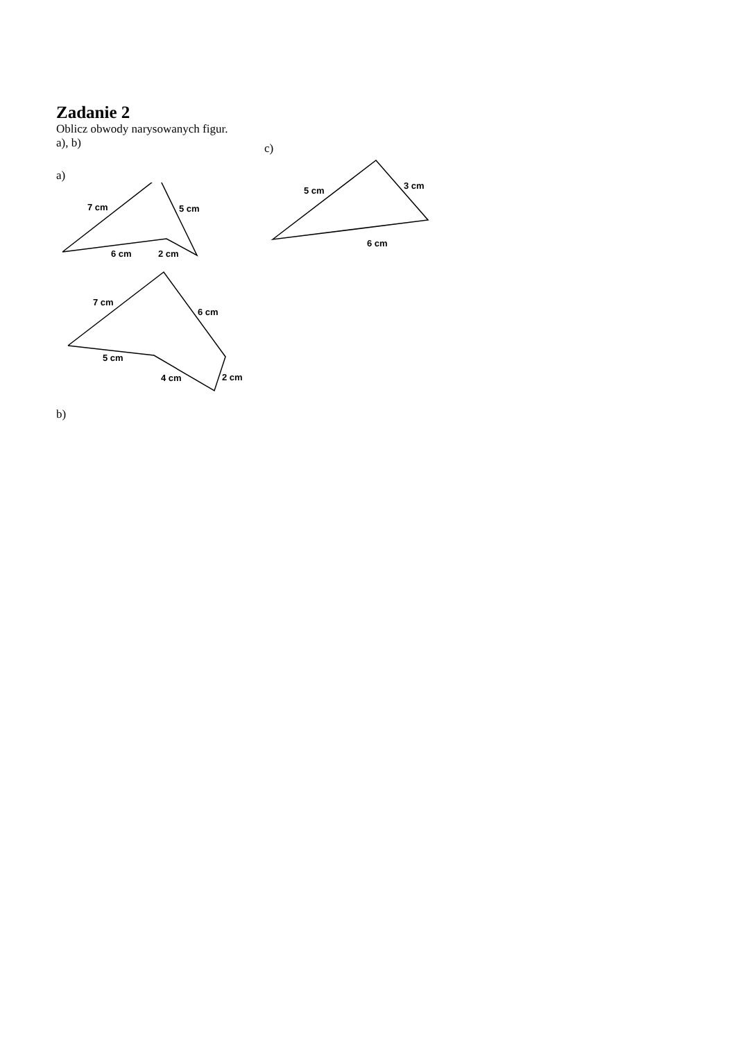Zadanie 2
Oblicz obwody narysowanych figur.
a), b)
a)
7 cm
5 cm
6 cm
2 cm
7 cm
6 cm
5 cm
4 cm
2 cm
b)
c)
5 cm
3 cm
6 cm